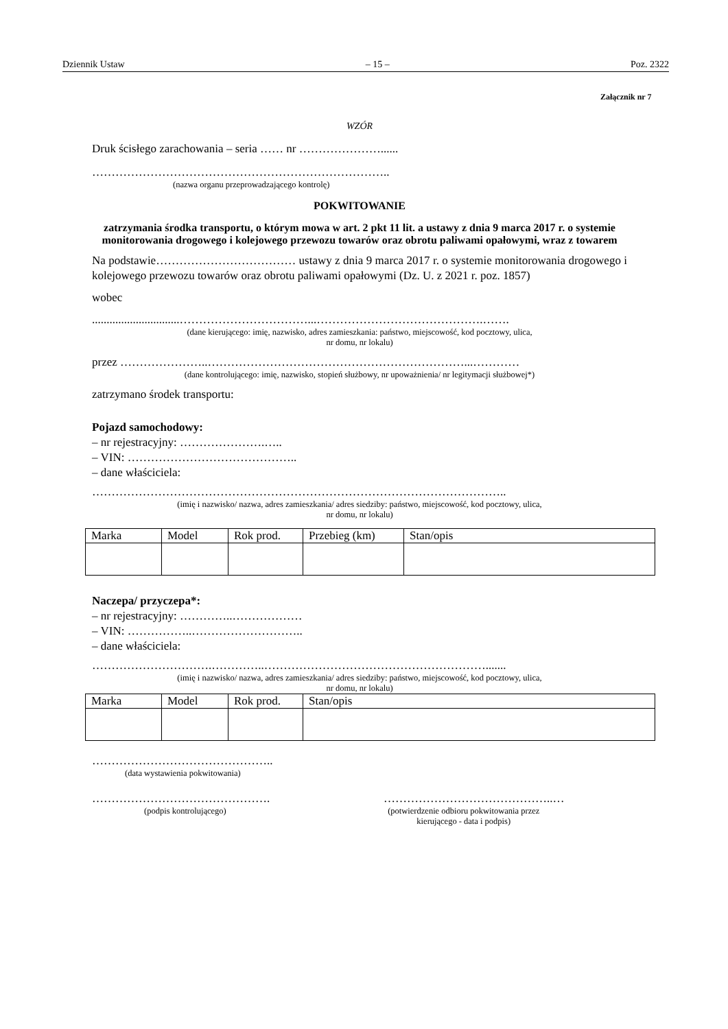Dziennik Ustaw – 15 – Poz. 2322
Załącznik nr 7
WZÓR
Druk ścisłego zarachowania – seria …… nr …………………......
…………………………………………………………………..
(nazwa organu przeprowadzającego kontrolę)
POKWITOWANIE
zatrzymania środka transportu, o którym mowa w art. 2 pkt 11 lit. a ustawy z dnia 9 marca 2017 r. o systemie monitorowania drogowego i kolejowego przewozu towarów oraz obrotu paliwami opałowymi, wraz z towarem
Na podstawie……………………………… ustawy z dnia 9 marca 2017 r. o systemie monitorowania drogowego i kolejowego przewozu towarów oraz obrotu paliwami opałowymi (Dz. U. z 2021 r. poz. 1857)
wobec
..............................……………………………...…………………………………….…….
(dane kierującego: imię, nazwisko, adres zamieszkania: państwo, miejscowość, kod pocztowy, ulica,
nr domu, nr lokalu)
przez …………………..…………………………………………………………...…………
(dane kontrolującego: imię, nazwisko, stopień służbowy, nr upoważnienia/ nr legitymacji służbowej*)
zatrzymano środek transportu:
Pojazd samochodowy:
– nr rejestracyjny: ………………….…..
– VIN: ……………………………………..
– dane właściciela:
……………………………………………………………………………………………..
(imię i nazwisko/ nazwa, adres zamieszkania/ adres siedziby: państwo, miejscowość, kod pocztowy, ulica,
nr domu, nr lokalu)
| Marka | Model | Rok prod. | Przebieg (km) | Stan/opis |
Naczepa/ przyczepa*:
– nr rejestracyjny: …………..………………
– VIN: ……………..………………………..
– dane właściciela:
………………………….…………..………………………………………………….......
(imię i nazwisko/ nazwa, adres zamieszkania/ adres siedziby: państwo, miejscowość, kod pocztowy, ulica,
nr domu, nr lokalu)
| Marka | Model | Rok prod. | Stan/opis |
………………………………………..
(data wystawienia pokwitowania)
……………………………………….
(podpis kontrolującego)
……………………………………..…
(potwierdzenie odbioru pokwitowania przez
kierującego - data i podpis)